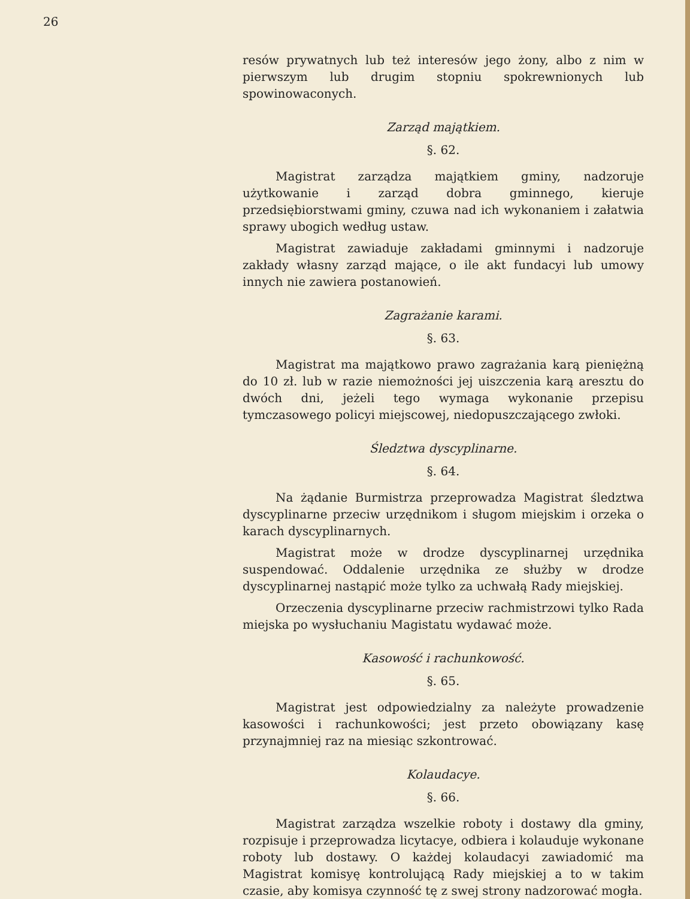26
resów prywatnych lub też interesów jego żony, albo z nim w pierwszym lub drugim stopniu spokrewnionych lub spowinowaconych.
Zarząd majątkiem.
§. 62.
Magistrat zarządza majątkiem gminy, nadzoruje użytkowanie i zarząd dobra gminnego, kieruje przedsiębiorstwami gminy, czuwa nad ich wykonaniem i załatwia sprawy ubogich według ustaw.
Magistrat zawiaduje zakładami gminnymi i nadzoruje zakłady własny zarząd mające, o ile akt fundacyi lub umowy innych nie zawiera postanowień.
Zagrażanie karami.
§. 63.
Magistrat ma majątkowo prawo zagrażania karą pieniężną do 10 zł. lub w razie niemożności jej uiszczenia karą aresztu do dwóch dni, jeżeli tego wymaga wykonanie przepisu tymczasowego policyi miejscowej, niedopuszczającego zwłoki.
Śledztwa dyscyplinarne.
§. 64.
Na żądanie Burmistrza przeprowadza Magistrat śledztwa dyscyplinarne przeciw urzędnikom i sługom miejskim i orzeka o karach dyscyplinarnych.
Magistrat może w drodze dyscyplinarnej urzędnika suspendować. Oddalenie urzędnika ze służby w drodze dyscyplinarnej nastąpić może tylko za uchwałą Rady miejskiej.
Orzeczenia dyscyplinarne przeciw rachmistrzowi tylko Rada miejska po wysłuchaniu Magistatu wydawać może.
Kasowość i rachunkowość.
§. 65.
Magistrat jest odpowiedzialny za należyte prowadzenie kasowości i rachunkowości; jest przeto obowiązany kasę przynajmniej raz na miesiąc szkontrować.
Kolaudacye.
§. 66.
Magistrat zarządza wszelkie roboty i dostawy dla gminy, rozpisuje i przeprowadza licytacye, odbiera i kolauduje wykonane roboty lub dostawy. O każdej kolaudacyi zawiadomić ma Magistrat komisyę kontrolującą Rady miejskiej a to w takim czasie, aby komisya czynność tę z swej strony nadzorować mogła.